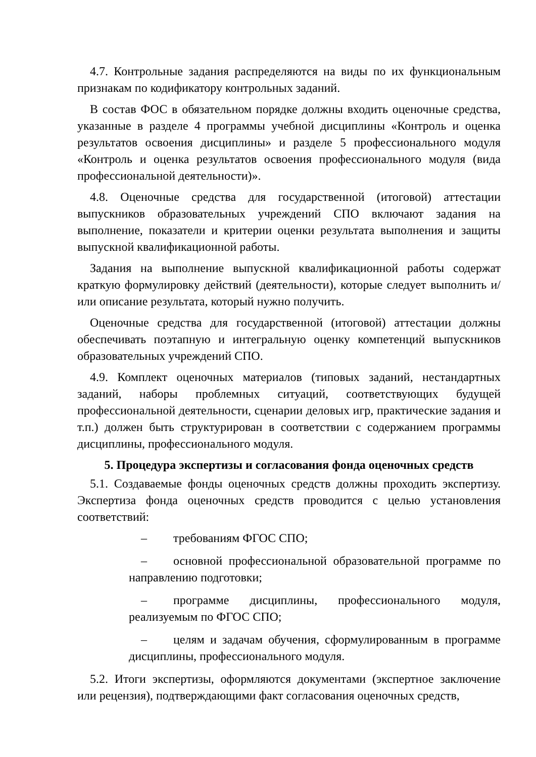4.7. Контрольные задания распределяются на виды по их функциональным признакам по кодификатору контрольных заданий.
В состав ФОС в обязательном порядке должны входить оценочные средства, указанные в разделе 4 программы учебной дисциплины «Контроль и оценка результатов освоения дисциплины» и разделе 5 профессионального модуля «Контроль и оценка результатов освоения профессионального модуля (вида профессиональной деятельности)».
4.8. Оценочные средства для государственной (итоговой) аттестации выпускников образовательных учреждений СПО включают задания на выполнение, показатели и критерии оценки результата выполнения и защиты выпускной квалификационной работы.
Задания на выполнение выпускной квалификационной работы содержат краткую формулировку действий (деятельности), которые следует выполнить и/или описание результата, который нужно получить.
Оценочные средства для государственной (итоговой) аттестации должны обеспечивать поэтапную и интегральную оценку компетенций выпускников образовательных учреждений СПО.
4.9. Комплект оценочных материалов (типовых заданий, нестандартных заданий, наборы проблемных ситуаций, соответствующих будущей профессиональной деятельности, сценарии деловых игр, практические задания и т.п.) должен быть структурирован в соответствии с содержанием программы дисциплины, профессионального модуля.
5. Процедура экспертизы и согласования фонда оценочных средств
5.1. Создаваемые фонды оценочных средств должны проходить экспертизу. Экспертиза фонда оценочных средств проводится с целью установления соответствий:
– требованиям ФГОС СПО;
– основной профессиональной образовательной программе по направлению подготовки;
– программе дисциплины, профессионального модуля, реализуемым по ФГОС СПО;
– целям и задачам обучения, сформулированным в программе дисциплины, профессионального модуля.
5.2. Итоги экспертизы, оформляются документами (экспертное заключение или рецензия), подтверждающими факт согласования оценочных средств,